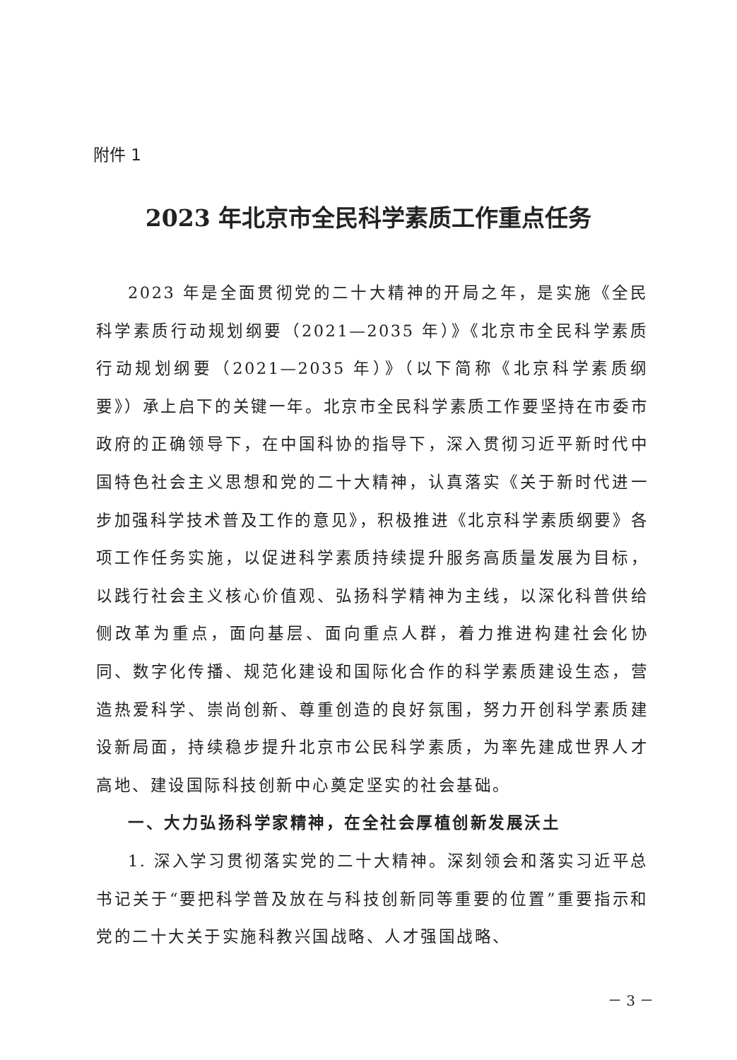附件 1
2023 年北京市全民科学素质工作重点任务
2023 年是全面贯彻党的二十大精神的开局之年，是实施《全民科学素质行动规划纲要（2021—2035 年）》《北京市全民科学素质行动规划纲要（2021—2035 年）》（以下简称《北京科学素质纲要》）承上启下的关键一年。北京市全民科学素质工作要坚持在市委市政府的正确领导下，在中国科协的指导下，深入贯彻习近平新时代中国特色社会主义思想和党的二十大精神，认真落实《关于新时代进一步加强科学技术普及工作的意见》，积极推进《北京科学素质纲要》各项工作任务实施，以促进科学素质持续提升服务高质量发展为目标，以践行社会主义核心价值观、弘扬科学精神为主线，以深化科普供给侧改革为重点，面向基层、面向重点人群，着力推进构建社会化协同、数字化传播、规范化建设和国际化合作的科学素质建设生态，营造热爱科学、崇尚创新、尊重创造的良好氛围，努力开创科学素质建设新局面，持续稳步提升北京市公民科学素质，为率先建成世界人才高地、建设国际科技创新中心奠定坚实的社会基础。
一、大力弘扬科学家精神，在全社会厚植创新发展沃土
1. 深入学习贯彻落实党的二十大精神。深刻领会和落实习近平总书记关于“要把科学普及放在与科技创新同等重要的位置”重要指示和党的二十大关于实施科教兴国战略、人才强国战略、
－ 3 －